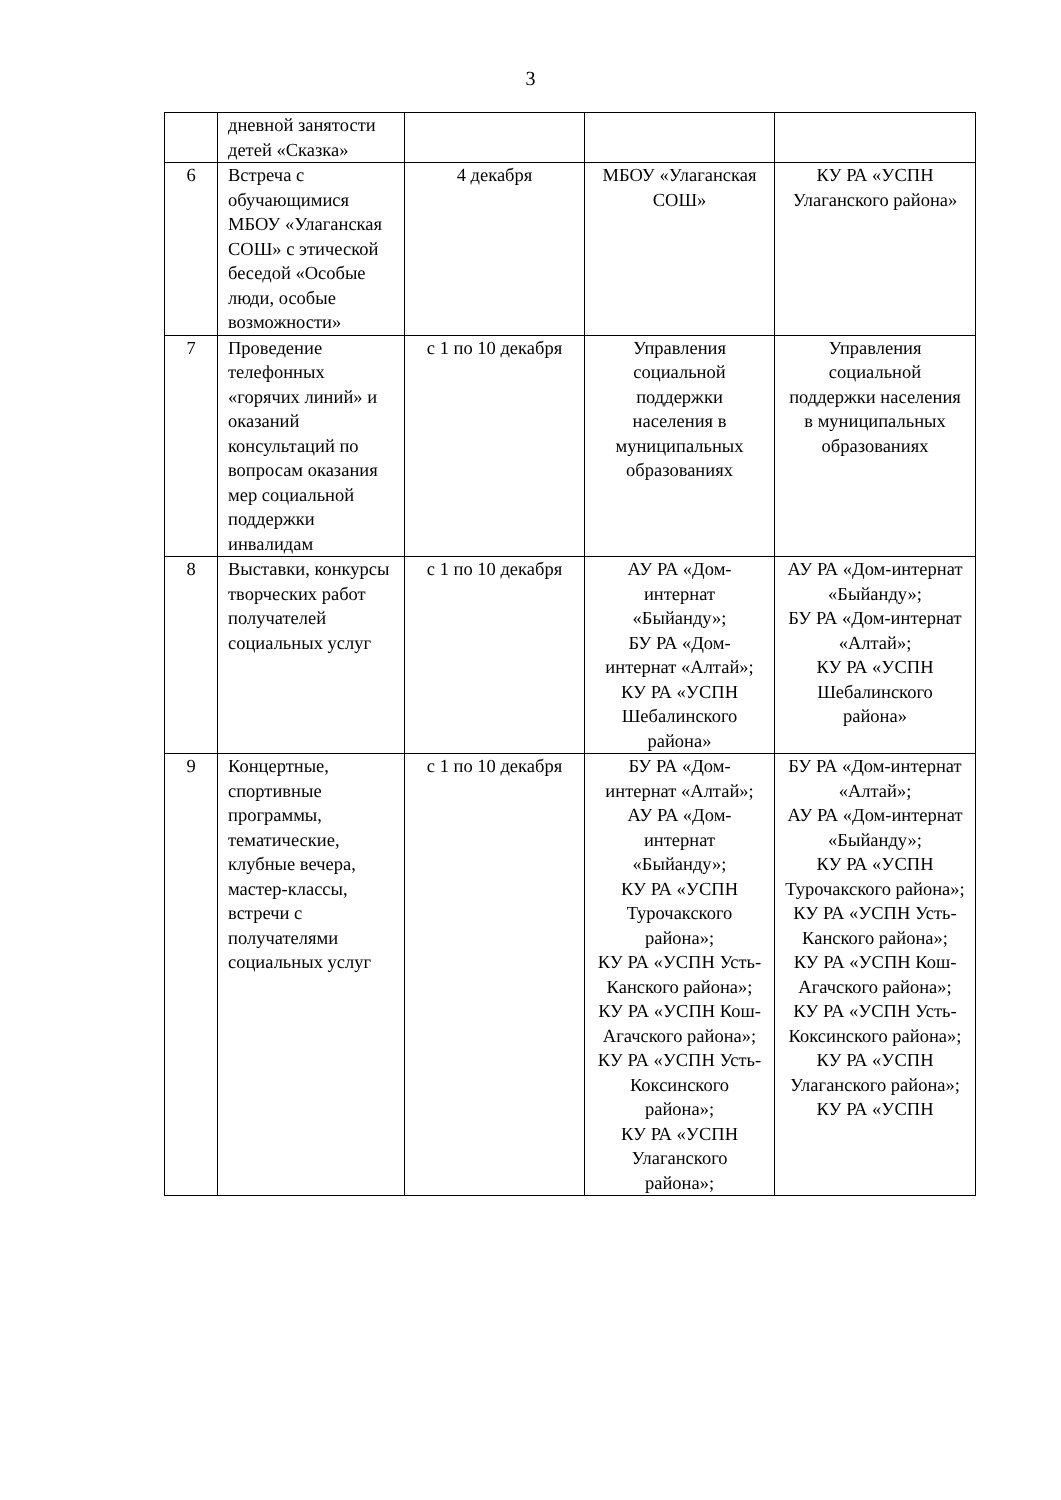3
| | дневной занятости детей «Сказка» | | | |
| 6 | Встреча с обучающимися МБОУ «Улаганская СОШ» с этической беседой «Особые люди, особые возможности» | 4 декабря | МБОУ «Улаганская СОШ» | КУ РА «УСПН Улаганского района» |
| 7 | Проведение телефонных «горячих линий» и оказаний консультаций по вопросам оказания мер социальной поддержки инвалидам | с 1 по 10 декабря | Управления социальной поддержки населения в муниципальных образованиях | Управления социальной поддержки населения в муниципальных образованиях |
| 8 | Выставки, конкурсы творческих работ получателей социальных услуг | с 1 по 10 декабря | АУ РА «Дом-интернат «Быйанду»; БУ РА «Дом-интернат «Алтай»; КУ РА «УСПН Шебалинского района» | АУ РА «Дом-интернат «Быйанду»; БУ РА «Дом-интернат «Алтай»; КУ РА «УСПН Шебалинского района» |
| 9 | Концертные, спортивные программы, тематические, клубные вечера, мастер-классы, встречи с получателями социальных услуг | с 1 по 10 декабря | БУ РА «Дом-интернат «Алтай»; АУ РА «Дом-интернат «Быйанду»; КУ РА «УСПН Турочакского района»; КУ РА «УСПН Усть-Канского района»; КУ РА «УСПН Кош-Агачского района»; КУ РА «УСПН Усть-Коксинского района»; КУ РА «УСПН Улаганского района»; | БУ РА «Дом-интернат «Алтай»; АУ РА «Дом-интернат «Быйанду»; КУ РА «УСПН Турочакского района»; КУ РА «УСПН Усть-Канского района»; КУ РА «УСПН Кош-Агачского района»; КУ РА «УСПН Усть-Коксинского района»; КУ РА «УСПН Улаганского района»; КУ РА «УСПН |